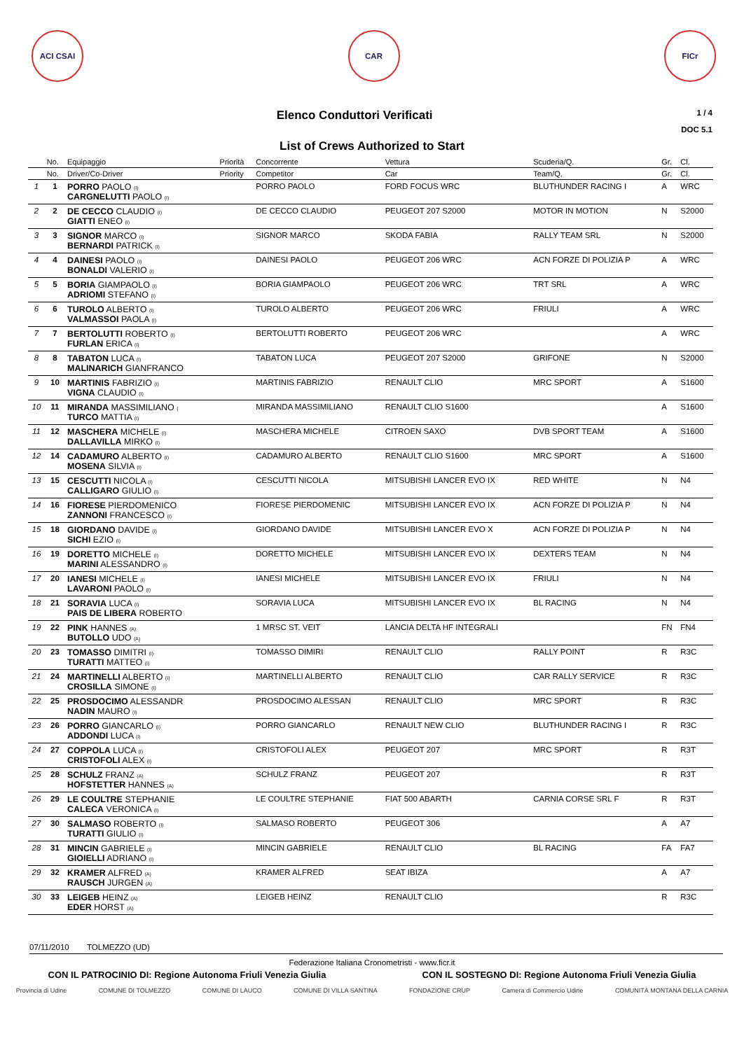ACI CSAI CAR FICr
Elenco Conduttori Verificati
1 / 4
DOC 5.1
List of Crews Authorized to Start
| | No. | Equipaggio | Priorità | Concorrente | Vettura | Scuderia/Q. | Gr. | Cl. |
| --- | --- | --- | --- | --- | --- | --- | --- | --- |
| | No. | Driver/Co-Driver | Priority | Competitor | Car | Team/Q. | Gr. | Cl. |
| 1 | 1 | PORRO PAOLO (I) CARGNELUTTI PAOLO (I) | | PORRO PAOLO | FORD FOCUS WRC | BLUTHUNDER RACING I | A | WRC |
| 2 | 2 | DE CECCO CLAUDIO (I) GIATTI ENEO (I) | | DE CECCO CLAUDIO | PEUGEOT 207 S2000 | MOTOR IN MOTION | N | S2000 |
| 3 | 3 | SIGNOR MARCO (I) BERNARDI PATRICK (I) | | SIGNOR MARCO | SKODA FABIA | RALLY TEAM SRL | N | S2000 |
| 4 | 4 | DAINESI PAOLO (I) BONALDI VALERIO (I) | | DAINESI PAOLO | PEUGEOT 206 WRC | ACN FORZE DI POLIZIA P | A | WRC |
| 5 | 5 | BORIA GIAMPAOLO (I) ADRIOMI STEFANO (I) | | BORIA GIAMPAOLO | PEUGEOT 206 WRC | TRT SRL | A | WRC |
| 6 | 6 | TUROLO ALBERTO (I) VALMASSOI PAOLA (I) | | TUROLO ALBERTO | PEUGEOT 206 WRC | FRIULI | A | WRC |
| 7 | 7 | BERTOLUTTI ROBERTO (I) FURLAN ERICA (I) | | BERTOLUTTI ROBERTO | PEUGEOT 206 WRC | | A | WRC |
| 8 | 8 | TABATON LUCA (I) MALINARICH GIANFRANCO | | TABATON LUCA | PEUGEOT 207 S2000 | GRIFONE | N | S2000 |
| 9 | 10 | MARTINIS FABRIZIO (I) VIGNA CLAUDIO (I) | | MARTINIS FABRIZIO | RENAULT CLIO | MRC SPORT | A | S1600 |
| 10 | 11 | MIRANDA MASSIMILIANO ( TURCO MATTIA (I) | | MIRANDA MASSIMILIANO | RENAULT CLIO S1600 | | A | S1600 |
| 11 | 12 | MASCHERA MICHELE (I) DALLAVILLA MIRKO (I) | | MASCHERA MICHELE | CITROEN SAXO | DVB SPORT TEAM | A | S1600 |
| 12 | 14 | CADAMURO ALBERTO (I) MOSENA SILVIA (I) | | CADAMURO ALBERTO | RENAULT CLIO S1600 | MRC SPORT | A | S1600 |
| 13 | 15 | CESCUTTI NICOLA (I) CALLIGARO GIULIO (I) | | CESCUTTI NICOLA | MITSUBISHI LANCER EVO IX | RED WHITE | N | N4 |
| 14 | 16 | FIORESE PIERDOMENICO ZANNONI FRANCESCO (I) | | FIORESE PIERDOMENIC | MITSUBISHI LANCER EVO IX | ACN FORZE DI POLIZIA P | N | N4 |
| 15 | 18 | GIORDANO DAVIDE (I) SICHI EZIO (I) | | GIORDANO DAVIDE | MITSUBISHI LANCER EVO X | ACN FORZE DI POLIZIA P | N | N4 |
| 16 | 19 | DORETTO MICHELE (I) MARINI ALESSANDRO (I) | | DORETTO MICHELE | MITSUBISHI LANCER EVO IX | DEXTERS TEAM | N | N4 |
| 17 | 20 | IANESI MICHELE (I) LAVARONI PAOLO (I) | | IANESI MICHELE | MITSUBISHI LANCER EVO IX | FRIULI | N | N4 |
| 18 | 21 | SORAVIA LUCA (I) PAIS DE LIBERA ROBERTO | | SORAVIA LUCA | MITSUBISHI LANCER EVO IX | BL RACING | N | N4 |
| 19 | 22 | PINK HANNES (A) BUTOLLO UDO (A) | | 1 MRSC ST. VEIT | LANCIA DELTA HF INTEGRALI | | FN | FN4 |
| 20 | 23 | TOMASSO DIMITRI (I) TURATTI MATTEO (I) | | TOMASSO DIMIRI | RENAULT CLIO | RALLY POINT | R | R3C |
| 21 | 24 | MARTINELLI ALBERTO (I) CROSILLA SIMONE (I) | | MARTINELLI ALBERTO | RENAULT CLIO | CAR RALLY SERVICE | R | R3C |
| 22 | 25 | PROSDOCIMO ALESSANDR NADIN MAURO (I) | | PROSDOCIMO ALESSAN | RENAULT CLIO | MRC SPORT | R | R3C |
| 23 | 26 | PORRO GIANCARLO (I) ADDONDI LUCA (I) | | PORRO GIANCARLO | RENAULT NEW CLIO | BLUTHUNDER RACING I | R | R3C |
| 24 | 27 | COPPOLA LUCA (I) CRISTOFOLI ALEX (I) | | CRISTOFOLI ALEX | PEUGEOT 207 | MRC SPORT | R | R3T |
| 25 | 28 | SCHULZ FRANZ (A) HOFSTETTER HANNES (A) | | SCHULZ FRANZ | PEUGEOT 207 | | R | R3T |
| 26 | 29 | LE COULTRE STEPHANIE CALECA VERONICA (I) | | LE COULTRE STEPHANIE | FIAT 500 ABARTH | CARNIA CORSE SRL F | R | R3T |
| 27 | 30 | SALMASO ROBERTO (I) TURATTI GIULIO (I) | | SALMASO ROBERTO | PEUGEOT 306 | | A | A7 |
| 28 | 31 | MINCIN GABRIELE (I) GIOIELLI ADRIANO (I) | | MINCIN GABRIELE | RENAULT CLIO | BL RACING | FA | FA7 |
| 29 | 32 | KRAMER ALFRED (A) RAUSCH JURGEN (A) | | KRAMER ALFRED | SEAT IBIZA | | A | A7 |
| 30 | 33 | LEIGEB HEINZ (A) EDER HORST (A) | | LEIGEB HEINZ | RENAULT CLIO | | R | R3C |
07/11/2010 TOLMEZZO (UD)
Federazione Italiana Cronometristi - www.ficr.it
CON IL PATROCINIO DI: Regione Autonoma Friuli Venezia Giulia CON IL SOSTEGNO DI: Regione Autonoma Friuli Venezia Giulia
Provincia di Udine COMUNE DI TOLMEZZO COMUNE DI LAUCO COMUNE DI VILLA SANTINA FONDAZIONE CRUP Camera di Commercio Udine COMUNITÀ MONTANA DELLA CARNIA